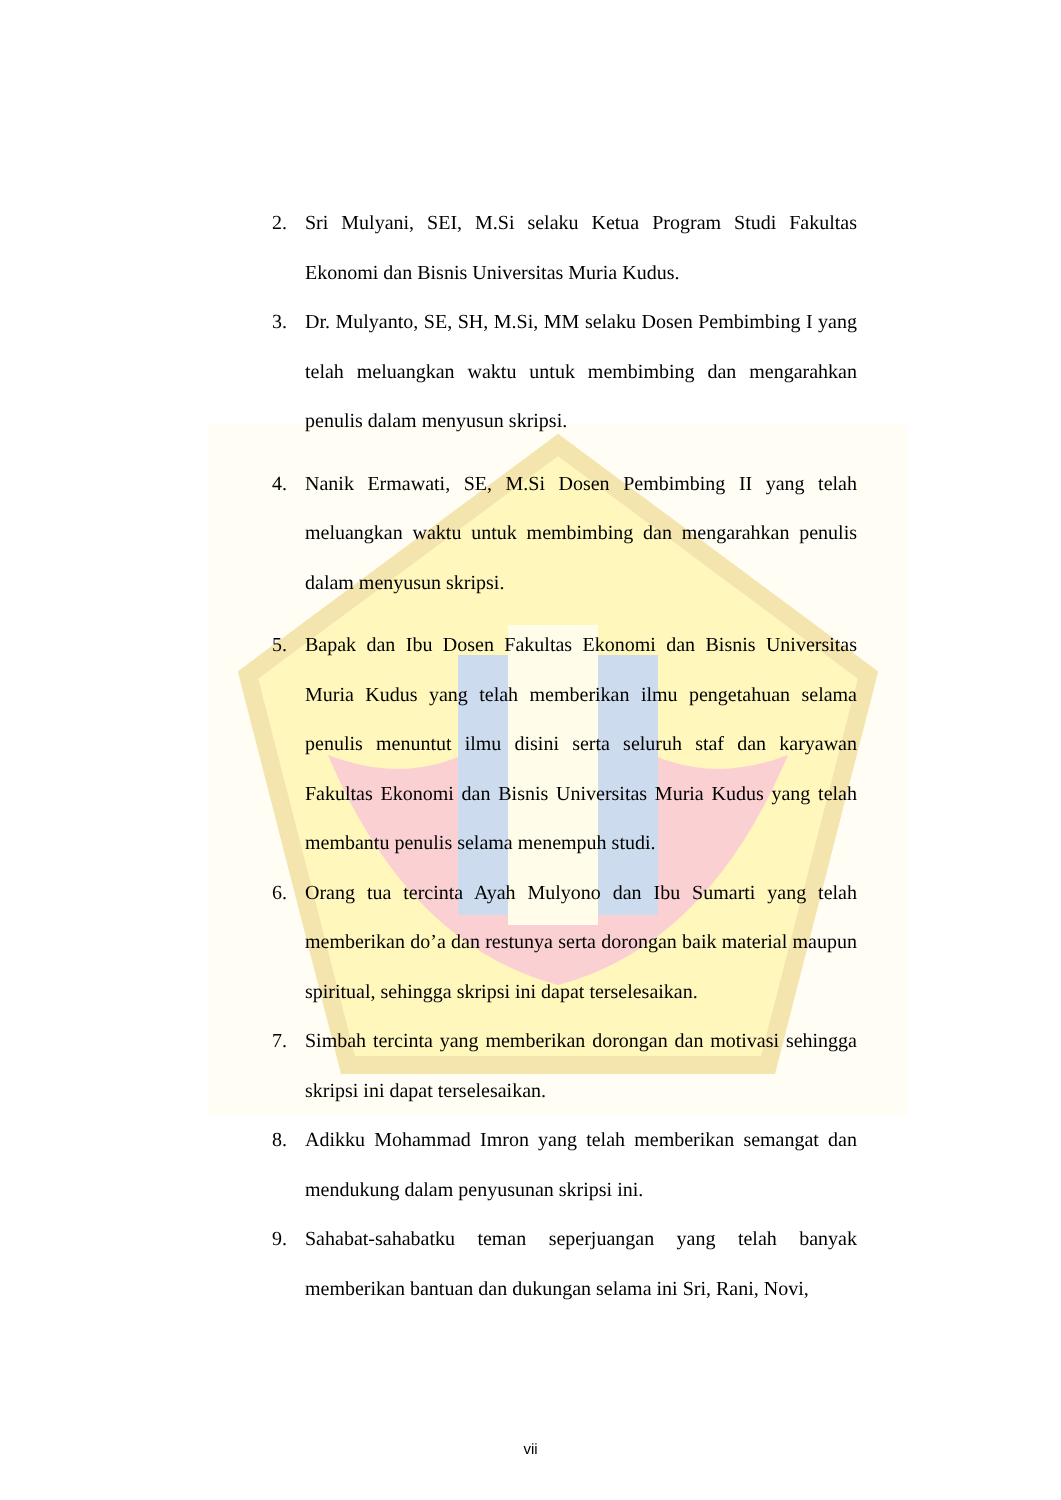2. Sri Mulyani, SEI, M.Si selaku Ketua Program Studi Fakultas Ekonomi dan Bisnis Universitas Muria Kudus.
3. Dr. Mulyanto, SE, SH, M.Si, MM selaku Dosen Pembimbing I yang telah meluangkan waktu untuk membimbing dan mengarahkan penulis dalam menyusun skripsi.
4. Nanik Ermawati, SE, M.Si Dosen Pembimbing II yang telah meluangkan waktu untuk membimbing dan mengarahkan penulis dalam menyusun skripsi.
5. Bapak dan Ibu Dosen Fakultas Ekonomi dan Bisnis Universitas Muria Kudus yang telah memberikan ilmu pengetahuan selama penulis menuntut ilmu disini serta seluruh staf dan karyawan Fakultas Ekonomi dan Bisnis Universitas Muria Kudus yang telah membantu penulis selama menempuh studi.
6. Orang tua tercinta Ayah Mulyono dan Ibu Sumarti yang telah memberikan do’a dan restunya serta dorongan baik material maupun spiritual, sehingga skripsi ini dapat terselesaikan.
7. Simbah tercinta yang memberikan dorongan dan motivasi sehingga skripsi ini dapat terselesaikan.
8. Adikku Mohammad Imron yang telah memberikan semangat dan mendukung dalam penyusunan skripsi ini.
9. Sahabat-sahabatku teman seperjuangan yang telah banyak memberikan bantuan dan dukungan selama ini Sri, Rani, Novi,
vii